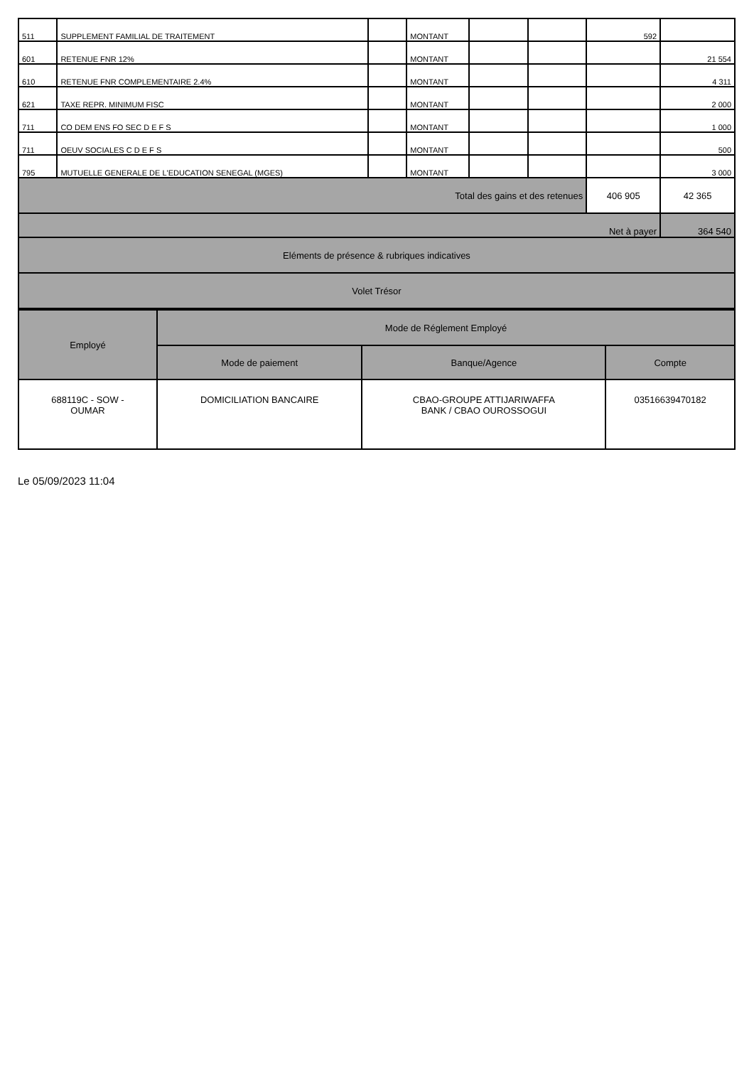| 511 | SUPPLEMENT FAMILIAL DE TRAITEMENT | | MONTANT | | | 592 | |
| 601 | RETENUE FNR 12% | | MONTANT | | | | 21 554 |
| 610 | RETENUE FNR COMPLEMENTAIRE 2.4% | | MONTANT | | | | 4 311 |
| 621 | TAXE REPR. MINIMUM FISC | | MONTANT | | | | 2 000 |
| 711 | CO DEM ENS FO SEC D E F S | | MONTANT | | | | 1 000 |
| 711 | OEUV SOCIALES C D E F S | | MONTANT | | | | 500 |
| 795 | MUTUELLE GENERALE DE L'EDUCATION SENEGAL (MGES) | | MONTANT | | | | 3 000 |
| Total des gains et des retenues | | | | | | 406 905 | 42 365 |
| Net à payer | | | | | | | 364 540 |
| Eléments de présence & rubriques indicatives | | | | | | | |
| Volet Trésor | | | | | | | |
| Employé | Mode de Réglement Employé | | |
| | Mode de paiement | Banque/Agence | Compte |
| 688119C - SOW - OUMAR | DOMICILIATION BANCAIRE | CBAO-GROUPE ATTIJARIWAFFA BANK / CBAO OUROSSOGUI | 03516639470182 |
Le 05/09/2023 11:04